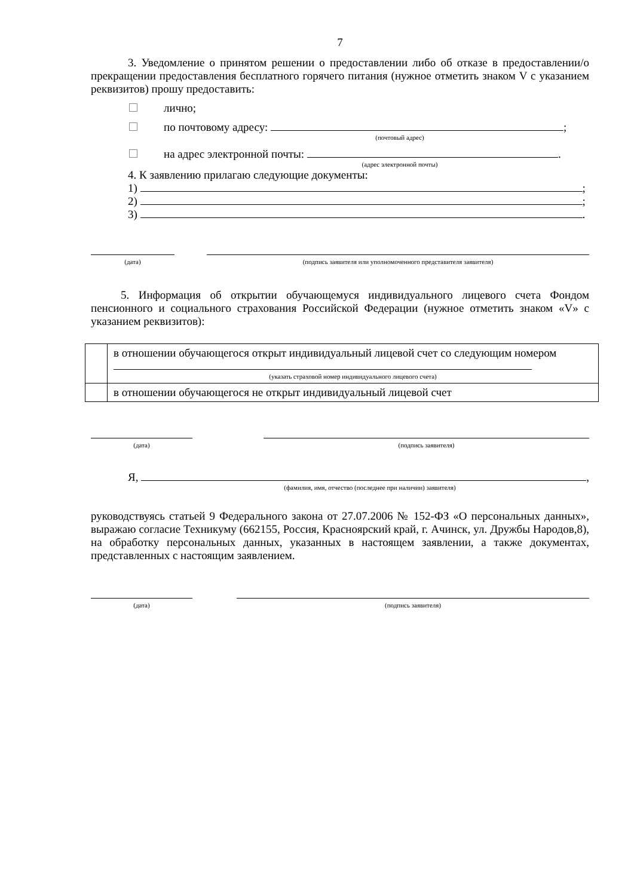7
3. Уведомление о принятом решении о предоставлении либо об отказе в предоставлении/о прекращении предоставления бесплатного горячего питания (нужное отметить знаком V с указанием реквизитов) прошу предоставить:
лично;
по почтовому адресу: ;
(почтовый адрес)
на адрес электронной почты: .
(адрес электронной почты)
4. К заявлению прилагаю следующие документы:
1) ;
2) ;
3) .
(дата) (подпись заявителя или уполномоченного представителя заявителя)
5. Информация об открытии обучающемуся индивидуального лицевого счета Фондом пенсионного и социального страхования Российской Федерации (нужное отметить знаком «V» с указанием реквизитов):
| | в отношении обучающегося открыт индивидуальный лицевой счет со следующим номером (указать страховой номер индивидуального лицевого счета) |
| | в отношении обучающегося не открыт индивидуальный лицевой счет |
(дата) (подпись заявителя)
Я, ,
(фамилия, имя, отчество (последнее при наличии) заявителя)
руководствуясь статьей 9 Федерального закона от 27.07.2006 № 152-ФЗ «О персональных данных», выражаю согласие Техникуму (662155, Россия, Красноярский край, г. Ачинск, ул. Дружбы Народов,8), на обработку персональных данных, указанных в настоящем заявлении, а также документах, представленных с настоящим заявлением.
(дата) (подпись заявителя)